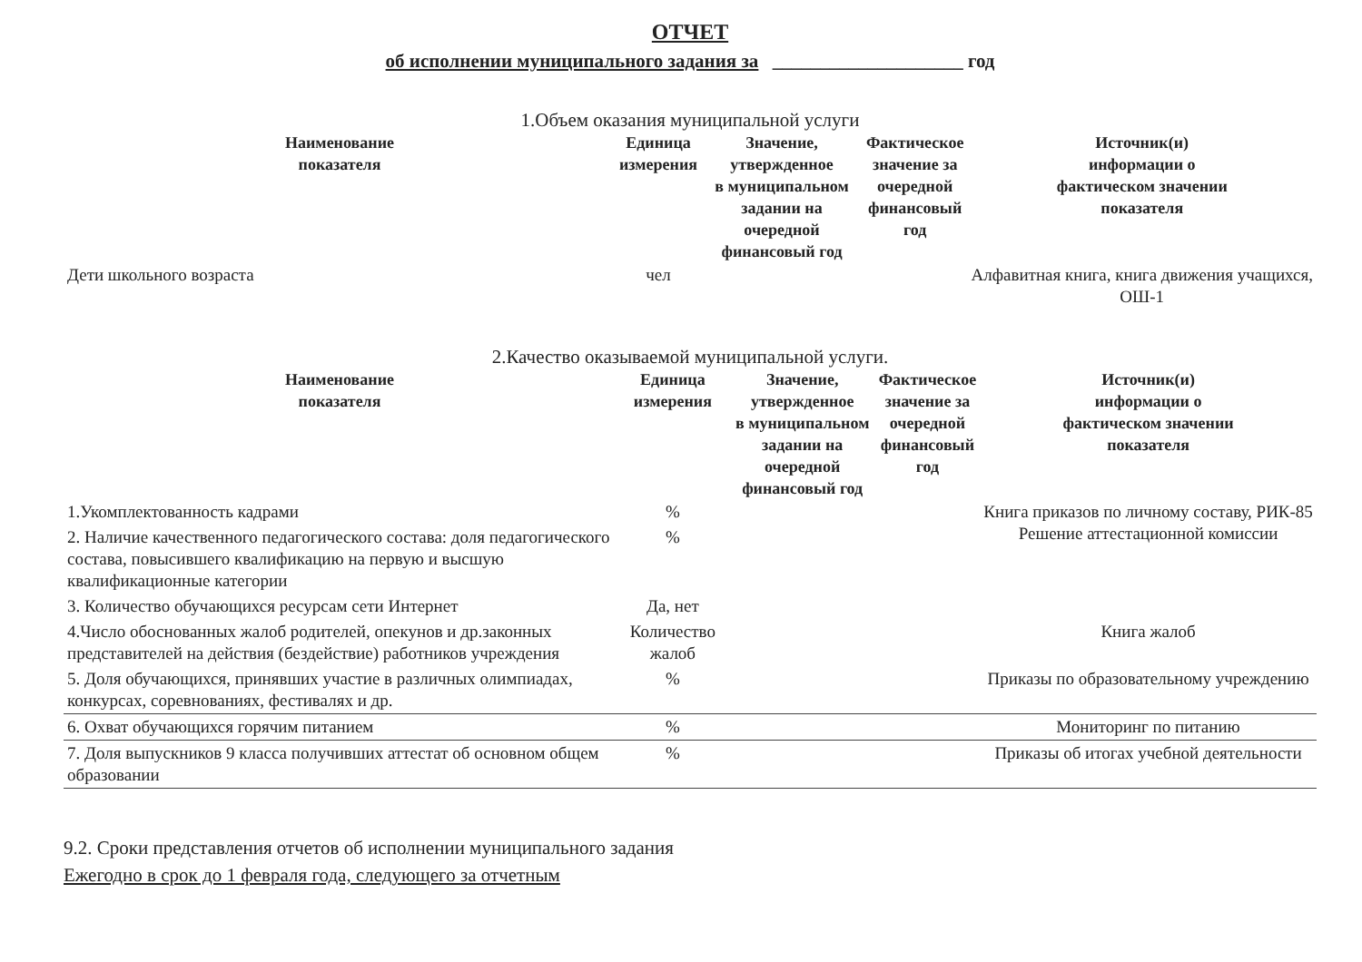ОТЧЕТ
об исполнении муниципального задания за ____________________ год
1.Объем оказания муниципальной услуги
| Наименование показателя | Единица измерения | Значение, утвержденное в муниципальном задании на очередной финансовый год | Фактическое значение за очередной финансовый год | Источник(и) информации о фактическом значении показателя |
| --- | --- | --- | --- | --- |
| Дети школьного возраста | чел | | | Алфавитная книга, книга движения учащихся, ОШ-1 |
2.Качество оказываемой муниципальной услуги.
| Наименование показателя | Единица измерения | Значение, утвержденное в муниципальном задании на очередной финансовый год | Фактическое значение за очередной финансовый год | Источник(и) информации о фактическом значении показателя |
| --- | --- | --- | --- | --- |
| 1.Укомплектованность кадрами | % | | | Книга приказов по личному составу, РИК-85 Решение аттестационной комиссии |
| 2. Наличие качественного педагогического состава: доля педагогического состава, повысившего квалификацию на первую и высшую квалификационные категории | % | | | |
| 3. Количество обучающихся ресурсам сети Интернет | Да, нет | | | |
| 4.Число обоснованных жалоб родителей, опекунов и др.законных представителей на действия (бездействие) работников учреждения | Количество жалоб | | | Книга жалоб |
| 5. Доля обучающихся, принявших участие в различных олимпиадах, конкурсах, соревнованиях, фестивалях и др. | % | | | Приказы по образовательному учреждению |
| 6. Охват обучающихся горячим питанием | % | | | Мониторинг по питанию |
| 7. Доля выпускников 9 класса получивших аттестат об основном общем образовании | % | | | Приказы об итогах учебной деятельности |
9.2. Сроки представления отчетов об исполнении муниципального задания
Ежегодно в срок до 1 февраля года, следующего за отчетным